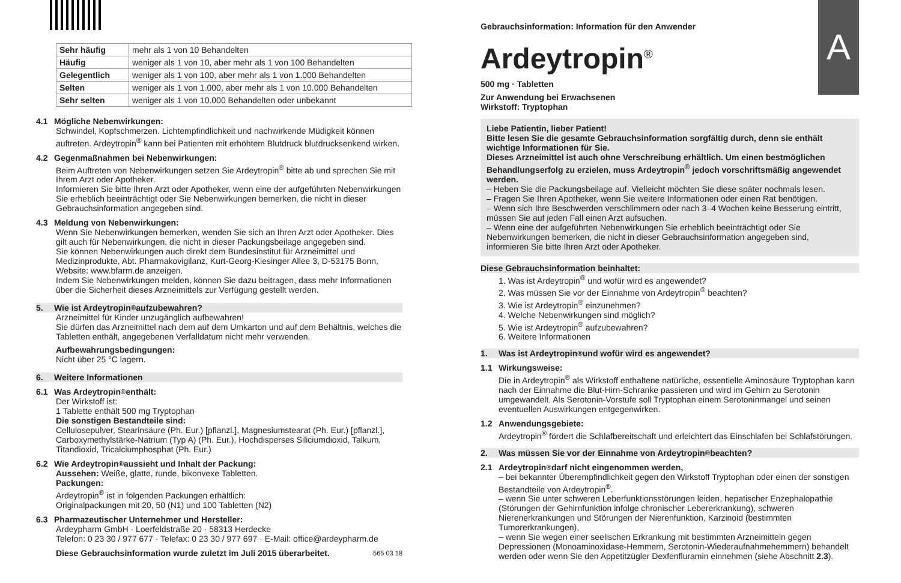| Sehr häufig | mehr als 1 von 10 Behandelten |
| Häufig | weniger als 1 von 10, aber mehr als 1 von 100 Behandelten |
| Gelegentlich | weniger als 1 von 100, aber mehr als 1 von 1.000 Behandelten |
| Selten | weniger als 1 von 1.000, aber mehr als 1 von 10.000 Behandelten |
| Sehr selten | weniger als 1 von 10.000 Behandelten oder unbekannt |
4.1 Mögliche Nebenwirkungen:
Schwindel, Kopfschmerzen. Lichtempfindlichkeit und nachwirkende Müdigkeit können auftreten. Ardeytropin<sup>®</sup> kann bei Patienten mit erhöhtem Blutdruck blutdrucksenkend wirken.
4.2 Gegenmaßnahmen bei Nebenwirkungen:
Beim Auftreten von Nebenwirkungen setzen Sie Ardeytropin<sup>®</sup> bitte ab und sprechen Sie mit Ihrem Arzt oder Apotheker.
Informieren Sie bitte Ihren Arzt oder Apotheker, wenn eine der aufgeführten Nebenwirkungen Sie erheblich beeinträchtigt oder Sie Nebenwirkungen bemerken, die nicht in dieser Gebrauchsinformation angegeben sind.
4.3 Meldung von Nebenwirkungen:
Wenn Sie Nebenwirkungen bemerken, wenden Sie sich an Ihren Arzt oder Apotheker. Dies gilt auch für Nebenwirkungen, die nicht in dieser Packungsbeilage angegeben sind.
Sie können Nebenwirkungen auch direkt dem Bundesinstitut für Arzneimittel und Medizinprodukte, Abt. Pharmakovigilanz, Kurt-Georg-Kiesinger Allee 3, D-53175 Bonn, Website: www.bfarm.de anzeigen.
Indem Sie Nebenwirkungen melden, können Sie dazu beitragen, dass mehr Informationen über die Sicherheit dieses Arzneimittels zur Verfügung gestellt werden.
5. Wie ist Ardeytropin<sup>®</sup> aufzubewahren?
Arzneimittel für Kinder unzugänglich aufbewahren!
Sie dürfen das Arzneimittel nach dem auf dem Umkarton und auf dem Behältnis, welches die Tabletten enthält, angegebenen Verfalldatum nicht mehr verwenden.
Aufbewahrungsbedingungen:
Nicht über 25 °C lagern.
6. Weitere Informationen
6.1 Was Ardeytropin<sup>®</sup> enthält:
Der Wirkstoff ist:
1 Tablette enthält 500 mg Tryptophan
Die sonstigen Bestandteile sind:
Cellulosepulver, Stearinsäure (Ph. Eur.) [pflanzl.], Magnesiumstearat (Ph. Eur.) [pflanzl.], Carboxymethylstärke-Natrium (Typ A) (Ph. Eur.), Hochdisperses Siliciumdioxid, Talkum, Titandioxid, Tricalciumphosphat (Ph. Eur.)
6.2 Wie Ardeytropin<sup>®</sup> aussieht und Inhalt der Packung:
Aussehen: Weiße, glatte, runde, bikonvexe Tabletten.
Packungen:
Ardeytropin<sup>®</sup> ist in folgenden Packungen erhältlich:
Originalpackungen mit 20, 50 (N1) und 100 Tabletten (N2)
6.3 Pharmazeutischer Unternehmer und Hersteller:
Ardeypharm GmbH · Loerfeldstraße 20 · 58313 Herdecke
Telefon: 0 23 30 / 977 677 · Telefax: 0 23 30 / 977 697 · E-Mail: office@ardeypharm.de
Diese Gebrauchsinformation wurde zuletzt im Juli 2015 überarbeitet. 565 03 18
A
Gebrauchsinformation: Information für den Anwender
Ardeytropin<sup>®</sup>
500 mg · Tabletten
Zur Anwendung bei Erwachsenen
Wirkstoff: Tryptophan
Liebe Patientin, lieber Patient!
Bitte lesen Sie die gesamte Gebrauchsinformation sorgfältig durch, denn sie enthält wichtige Informationen für Sie.
Dieses Arzneimittel ist auch ohne Verschreibung erhältlich. Um einen bestmöglichen Behandlungserfolg zu erzielen, muss Ardeytropin<sup>®</sup> jedoch vorschriftsmäßig angewendet werden.
– Heben Sie die Packungsbeilage auf. Vielleicht möchten Sie diese später nochmals lesen.
– Fragen Sie Ihren Apotheker, wenn Sie weitere Informationen oder einen Rat benötigen.
– Wenn sich Ihre Beschwerden verschlimmern oder nach 3–4 Wochen keine Besserung eintritt, müssen Sie auf jeden Fall einen Arzt aufsuchen.
– Wenn eine der aufgeführten Nebenwirkungen Sie erheblich beeinträchtigt oder Sie Nebenwirkungen bemerken, die nicht in dieser Gebrauchsinformation angegeben sind, informieren Sie bitte Ihren Arzt oder Apotheker.
Diese Gebrauchsinformation beinhaltet:
1. Was ist Ardeytropin<sup>®</sup> und wofür wird es angewendet?
2. Was müssen Sie vor der Einnahme von Ardeytropin<sup>®</sup> beachten?
3. Wie ist Ardeytropin<sup>®</sup> einzunehmen?
4. Welche Nebenwirkungen sind möglich?
5. Wie ist Ardeytropin<sup>®</sup> aufzubewahren?
6. Weitere Informationen
1. Was ist Ardeytropin<sup>®</sup> und wofür wird es angewendet?
1.1 Wirkungsweise:
Die in Ardeytropin<sup>®</sup> als Wirkstoff enthaltene natürliche, essentielle Aminosäure Tryptophan kann nach der Einnahme die Blut-Hirn-Schranke passieren und wird im Gehirn zu Serotonin umgewandelt. Als Serotonin-Vorstufe soll Tryptophan einem Serotoninmangel und seinen eventuellen Auswirkungen entgegenwirken.
1.2 Anwendungsgebiete:
Ardeytropin<sup>®</sup> fördert die Schlafbereitschaft und erleichtert das Einschlafen bei Schlafstörungen.
2. Was müssen Sie vor der Einnahme von Ardeytropin<sup>®</sup> beachten?
2.1 Ardeytropin<sup>®</sup> darf nicht eingenommen werden,
– bei bekannter Überempfindlichkeit gegen den Wirkstoff Tryptophan oder einen der sonstigen Bestandteile von Ardeytropin<sup>®</sup>.
– wenn Sie unter schweren Leberfunktionsstörungen leiden, hepatischer Enzephalopathie (Störungen der Gehirnfunktion infolge chronischer Lebererkrankung), schweren Nierenerkrankungen und Störungen der Nierenfunktion, Karzinoid (bestimmten Tumorerkrankungen),
– wenn Sie wegen einer seelischen Erkrankung mit bestimmten Arzneimitteln gegen Depressionen (Monoaminoxidase-Hemmern, Serotonin-Wiederaufnahmehemmern) behandelt werden oder wenn Sie den Appetitzügler Dexfenfluramin einnehmen (siehe Abschnitt 2.3).